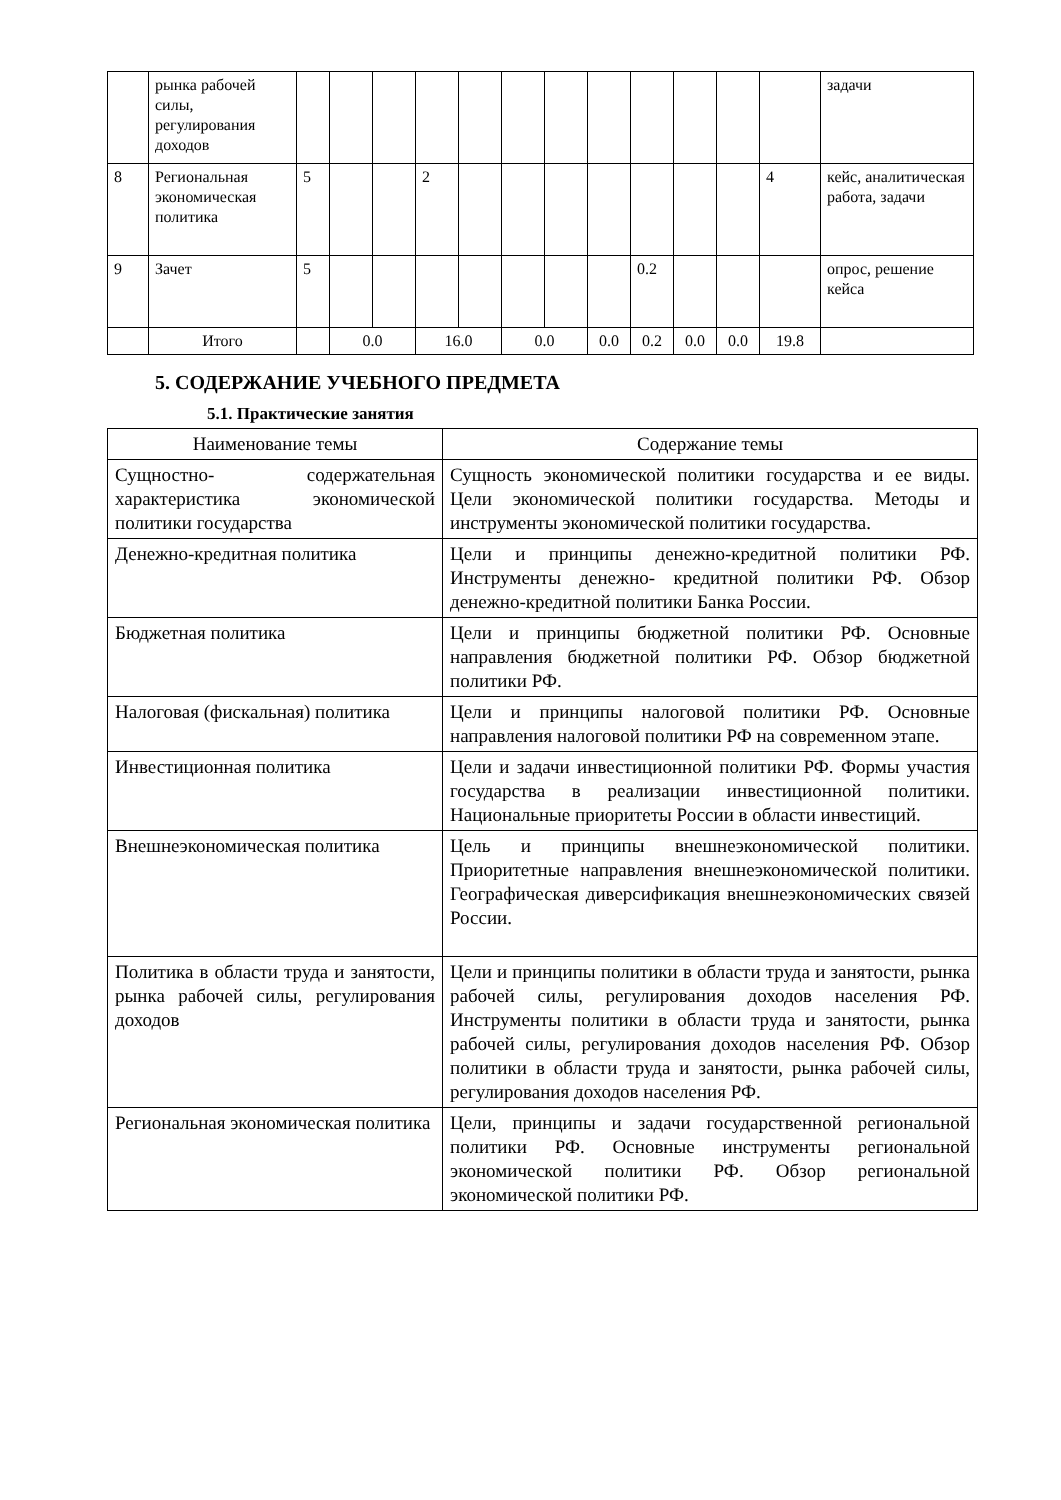| | рынка рабочей силы, регулирования доходов | | | | | | | | | | | | | задачи |
| 8 | Региональная экономическая политика | 5 | | | 2 | | | | | | | | 4 | кейс, аналитическая работа, задачи |
| 9 | Зачет | 5 | | | | | | | | 0.2 | | | | опрос, решение кейса |
| | Итого | | 0.0 | | 16.0 | | 0.0 | | 0.0 | 0.2 | 0.0 | 0.0 | 19.8 | |
5. СОДЕРЖАНИЕ УЧЕБНОГО ПРЕДМЕТА
5.1. Практические занятия
| Наименование темы | Содержание темы |
| --- | --- |
| Сущностно- содержательная характеристика экономической политики государства | Сущность экономической политики государства и ее виды. Цели экономической политики государства. Методы и инструменты экономической политики государства. |
| Денежно-кредитная политика | Цели и принципы денежно-кредитной политики РФ. Инструменты денежно- кредитной политики РФ. Обзор денежно-кредитной политики Банка России. |
| Бюджетная политика | Цели и принципы бюджетной политики РФ. Основные направления бюджетной политики РФ. Обзор бюджетной политики РФ. |
| Налоговая (фискальная) политика | Цели и принципы налоговой политики РФ. Основные направления налоговой политики РФ на современном этапе. |
| Инвестиционная политика | Цели и задачи инвестиционной политики РФ. Формы участия государства в реализации инвестиционной политики. Национальные приоритеты России в области инвестиций. |
| Внешнеэкономическая политика | Цель и принципы внешнеэкономической политики. Приоритетные направления внешнеэкономической политики. Географическая диверсификация внешнеэкономических связей России. |
| Политика в области труда и занятости, рынка рабочей силы, регулирования доходов | Цели и принципы политики в области труда и занятости, рынка рабочей силы, регулирования доходов населения РФ. Инструменты политики в области труда и занятости, рынка рабочей силы, регулирования доходов населения РФ. Обзор политики в области труда и занятости, рынка рабочей силы, регулирования доходов населения РФ. |
| Региональная экономическая политика | Цели, принципы и задачи государственной региональной политики РФ. Основные инструменты региональной экономической политики РФ. Обзор региональной экономической политики РФ. |